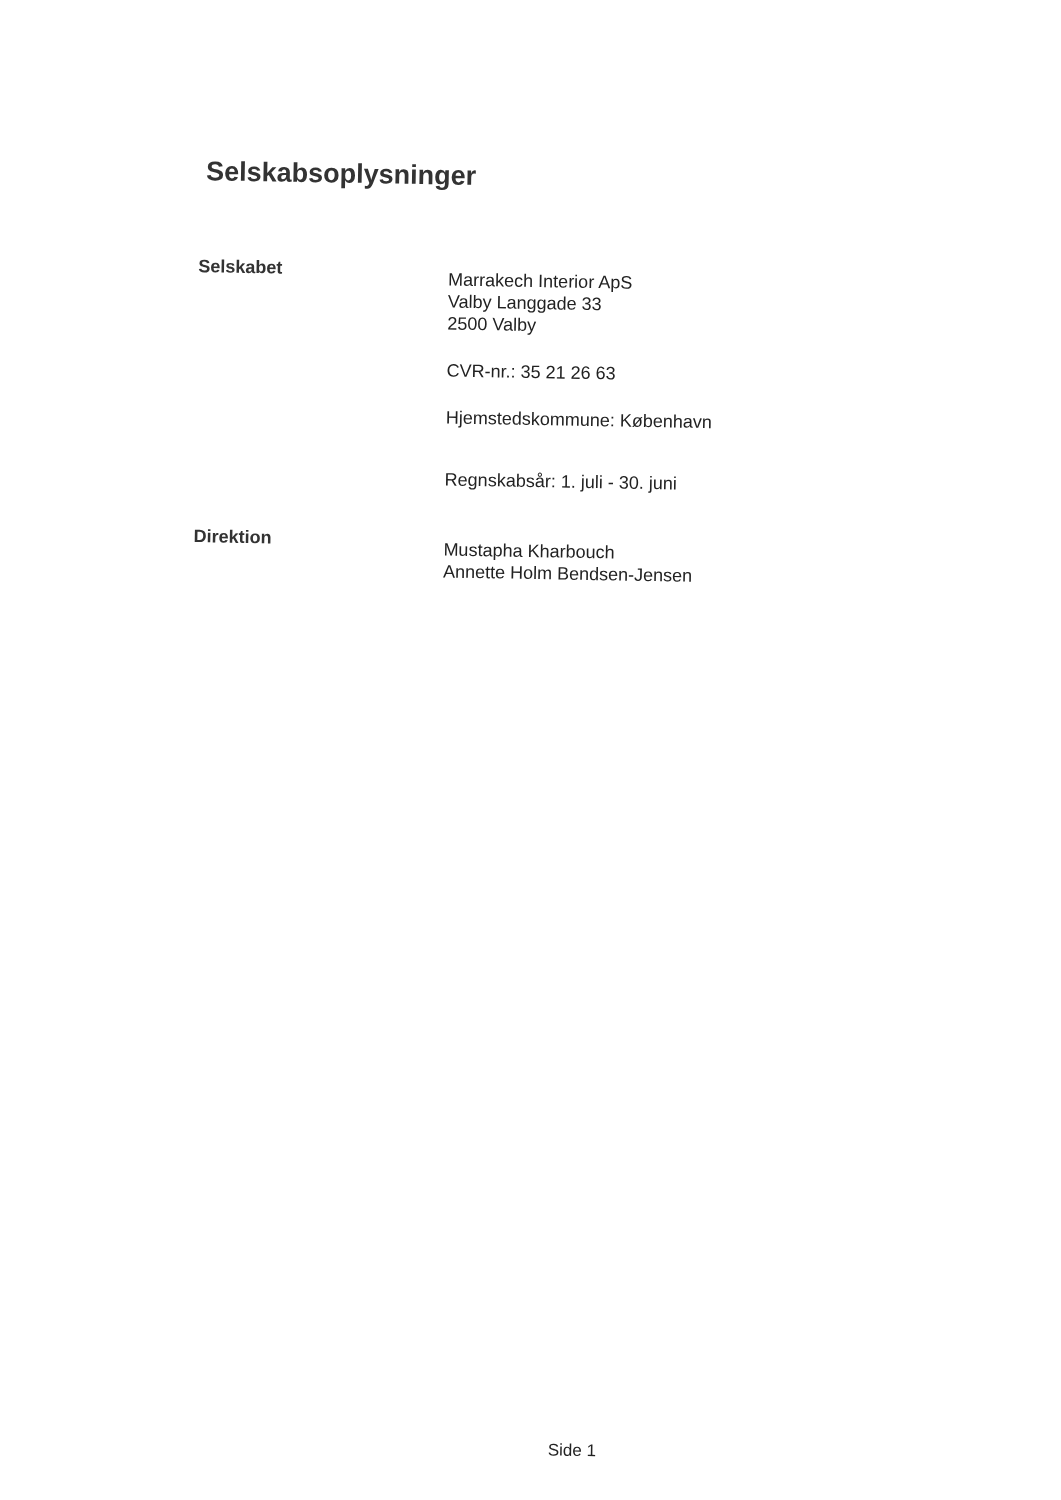Selskabsoplysninger
Selskabet
Marrakech Interior ApS
Valby Langgade 33
2500 Valby
CVR-nr.: 35 21 26 63
Hjemstedskommune: København
Regnskabsår: 1. juli - 30. juni
Direktion
Mustapha Kharbouch
Annette Holm Bendsen-Jensen
Side 1